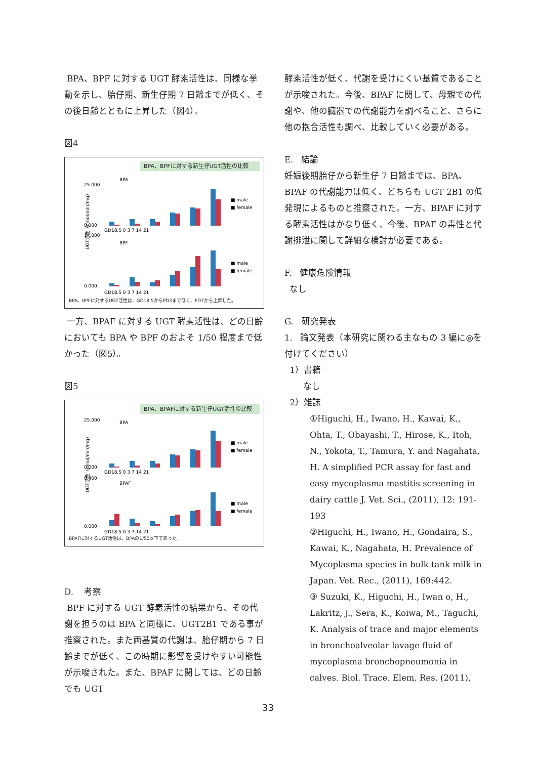BPA、BPF に対する UGT 酵素活性は、同様な挙動を示し、胎仔期、新生仔期 7 日齢までが低く、その後日齢とともに上昇した（図4）。
図4
BPA、BPFに対する新生仔UGT活性の比較
UGT活性（pmol/min/mg）
BPA
BPF
25.000
0.000
14.000
0.000
■ male
■ female
■ male
■ female
GD18.5 0 3 7 14 21
GD18.5 0 3 7 14 21
BPA、BPFに対するUGT活性は、GD18.5からPD3まで低く、PD7から上昇した。
一方、BPAF に対する UGT 酵素活性は、どの日齢においても BPA や BPF のおよそ 1/50 程度まで低かった（図5）。
図5
BPA、BPAFに対する新生仔UGT活性の比較
UGT活性（pmol/min/mg）
BPA
BPAF
25.000
0.000
0.400
0.000
■ male
■ female
■ male
■ female
GD18.5 0 3 7 14 21
GD18.5 0 3 7 14 21
BPAFに対するUGT活性は、BPAの1/50以下であった。
D. 考察
BPF に対する UGT 酵素活性の結果から、その代謝を担うのは BPA と同様に、UGT2B1 である事が推察された。また両基質の代謝は、胎仔期から 7 日齢までが低く、この時期に影響を受けやすい可能性が示唆された。また、BPAF に関しては、どの日齢でも UGT
酵素活性が低く、代謝を受けにくい基質であることが示唆された。今後、BPAF に関して、母親での代謝や、他の臓器での代謝能力を調べること、さらに他の抱合活性も調べ、比較していく必要がある。
E. 結論
妊娠後期胎仔から新生仔 7 日齢までは、BPA、BPAF の代謝能力は低く、どちらも UGT 2B1 の低発現によるものと推察された。一方、BPAF に対する酵素活性はかなり低く、今後、BPAF の毒性と代謝排泄に関して詳細な検討が必要である。
F. 健康危険情報
なし
G. 研究発表
1. 論文発表（本研究に関わる主なもの 3 編に◎を付けてください）
1）書籍
なし
2）雑誌
①Higuchi, H., Iwano, H., Kawai, K., Ohta, T., Obayashi, T., Hirose, K., Itoh, N., Yokota, T., Tamura, Y. and Nagahata, H. A simplified PCR assay for fast and easy mycoplasma mastitis screening in dairy cattle J. Vet. Sci., (2011), 12: 191-193
②Higuchi, H., Iwano, H., Gondaira, S., Kawai, K., Nagahata, H. Prevalence of Mycoplasma species in bulk tank milk in Japan. Vet. Rec., (2011), 169:442.
③ Suzuki, K., Higuchi, H., Iwan o, H., Lakritz, J., Sera, K., Koiwa, M., Taguchi, K. Analysis of trace and major elements in bronchoalveolar lavage fluid of mycoplasma bronchopneumonia in calves. Biol. Trace. Elem. Res. (2011),
33